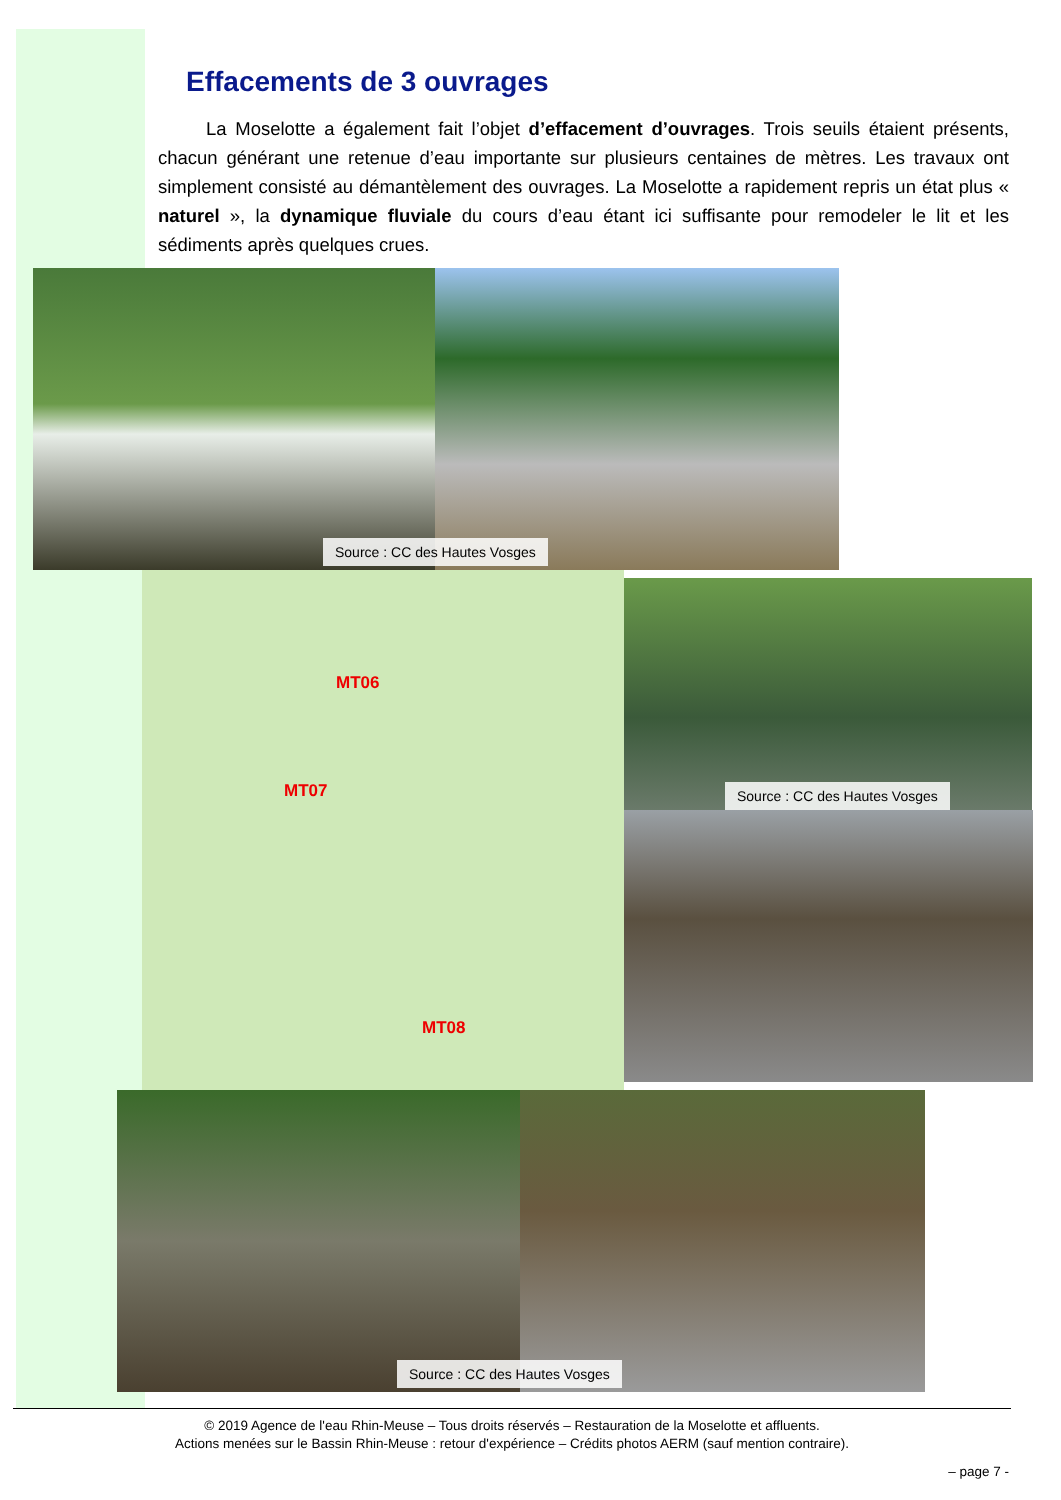Effacements de 3 ouvrages
La Moselotte a également fait l’objet d’effacement d’ouvrages. Trois seuils étaient présents, chacun générant une retenue d’eau importante sur plusieurs centaines de mètres. Les travaux ont simplement consisté au démantèlement des ouvrages. La Moselotte a rapidement repris un état plus « naturel », la dynamique fluviale du cours d’eau étant ici suffisante pour remodeler le lit et les sédiments après quelques crues.
Source : CC des Hautes Vosges
MT06
MT07
MT08
Source : CC des Hautes Vosges
Source : CC des Hautes Vosges
© 2019 Agence de l'eau Rhin-Meuse – Tous droits réservés – Restauration de la Moselotte et affluents.
Actions menées sur le Bassin Rhin-Meuse : retour d'expérience – Crédits photos AERM (sauf mention contraire).
– page 7 -